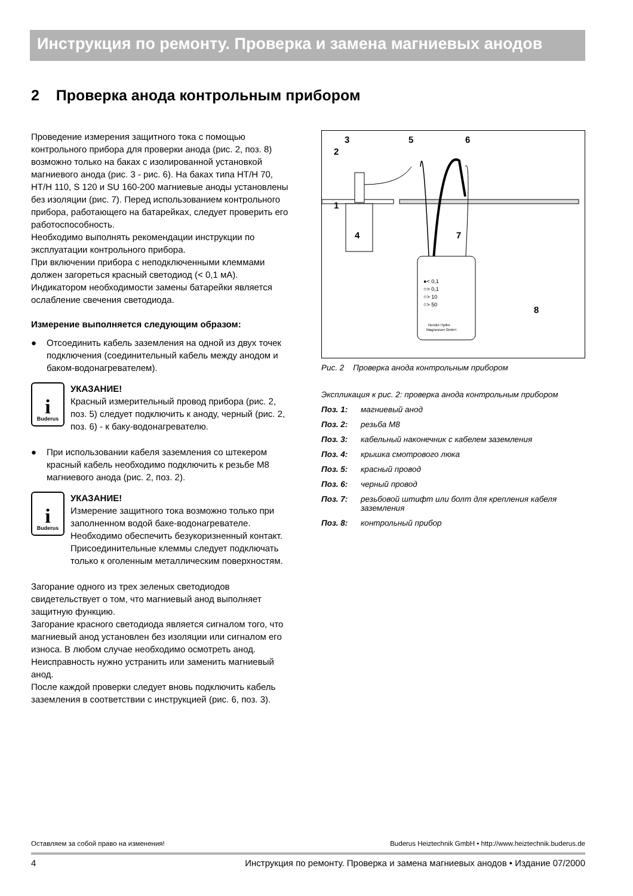Инструкция по ремонту. Проверка и замена магниевых анодов
2 Проверка анода контрольным прибором
Проведение измерения защитного тока с помощью контрольного прибора для проверки анода (рис. 2, поз. 8) возможно только на баках с изолированной установкой магниевого анода (рис. 3 - рис. 6). На баках типа HT/H 70, HT/H 110, S 120 и SU 160-200 магниевые аноды установлены без изоляции (рис. 7). Перед использованием контрольного прибора, работающего на батарейках, следует проверить его работоспособность.
Необходимо выполнять рекомендации инструкции по эксплуатации контрольного прибора.
При включении прибора с неподключенными клеммами должен загореться красный светодиод (< 0,1 мА).
Индикатором необходимости замены батарейки является ослабление свечения светодиода.
Измерение выполняется следующим образом:
● Отсоединить кабель заземления на одной из двух точек подключения (соединительный кабель между анодом и баком-водонагревателем).
i
Buderus
УКАЗАНИЕ!
Красный измерительный провод прибора (рис. 2, поз. 5) следует подключить к аноду, черный (рис. 2, поз. 6) - к баку-водонагревателю.
● При использовании кабеля заземления со штекером красный кабель необходимо подключить к резьбе M8 магниевого анода (рис. 2, поз. 2).
i
Buderus
УКАЗАНИЕ!
Измерение защитного тока возможно только при заполненном водой баке-водонагревателе. Необходимо обеспечить безукоризненный контакт. Присоединительные клеммы следует подключать только к оголенным металлическим поверхностям.
Загорание одного из трех зеленых светодиодов свидетельствует о том, что магниевый анод выполняет защитную функцию.
Загорание красного светодиода является сигналом того, что магниевый анод установлен без изоляции или сигналом его износа. В любом случае необходимо осмотреть анод. Неисправность нужно устранить или заменить магниевый анод.
После каждой проверки следует вновь подключить кабель заземления в соответствии с инструкцией (рис. 6, поз. 3).
6
5
3
2
1
4
7
8
●< 0,1
○> 0,1
○> 10
○> 50
Norske Hydro
Magnesium GmbH
Рис. 2 Проверка анода контрольным прибором
Экспликация к рис. 2: проверка анода контрольным прибором
Поз. 1: магниевый анод
Поз. 2: резьба M8
Поз. 3: кабельный наконечник с кабелем заземления
Поз. 4: крышка смотрового люка
Поз. 5: красный провод
Поз. 6: черный провод
Поз. 7: резьбовой штифт или болт для крепления кабеля заземления
Поз. 8: контрольный прибор
Оставляем за собой право на изменения! Buderus Heiztechnik GmbH • http://www.heiztechnik.buderus.de
4 Инструкция по ремонту. Проверка и замена магниевых анодов • Издание 07/2000